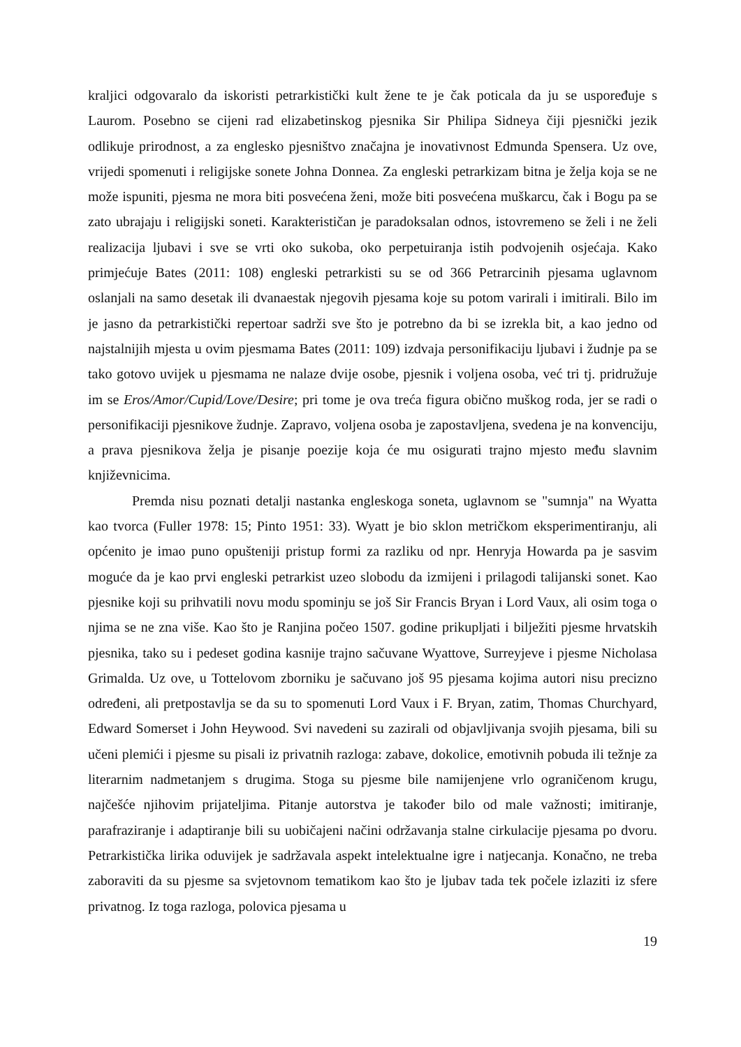kraljici odgovaralo da iskoristi petrarkistički kult žene te je čak poticala da ju se uspoređuje s Laurom. Posebno se cijeni rad elizabetinskog pjesnika Sir Philipa Sidneya čiji pjesnički jezik odlikuje prirodnost, a za englesko pjesništvo značajna je inovativnost Edmunda Spensera. Uz ove, vrijedi spomenuti i religijske sonete Johna Donnea. Za engleski petrarkizam bitna je želja koja se ne može ispuniti, pjesma ne mora biti posvećena ženi, može biti posvećena muškarcu, čak i Bogu pa se zato ubrajaju i religijski soneti. Karakterističan je paradoksalan odnos, istovremeno se želi i ne želi realizacija ljubavi i sve se vrti oko sukoba, oko perpetuiranja istih podvojenih osjećaja. Kako primjećuje Bates (2011: 108) engleski petrarkisti su se od 366 Petrarcinih pjesama uglavnom oslanjali na samo desetak ili dvanaestak njegovih pjesama koje su potom varirali i imitirali. Bilo im je jasno da petrarkistički repertoar sadrži sve što je potrebno da bi se izrekla bit, a kao jedno od najstalnijih mjesta u ovim pjesmama Bates (2011: 109) izdvaja personifikaciju ljubavi i žudnje pa se tako gotovo uvijek u pjesmama ne nalaze dvije osobe, pjesnik i voljena osoba, već tri tj. pridružuje im se Eros/Amor/Cupid/Love/Desire; pri tome je ova treća figura obično muškog roda, jer se radi o personifikaciji pjesnikove žudnje. Zapravo, voljena osoba je zapostavljena, svedena je na konvenciju, a prava pjesnikova želja je pisanje poezije koja će mu osigurati trajno mjesto među slavnim književnicima.
Premda nisu poznati detalji nastanka engleskoga soneta, uglavnom se "sumnja" na Wyatta kao tvorca (Fuller 1978: 15; Pinto 1951: 33). Wyatt je bio sklon metričkom eksperimentiranju, ali općenito je imao puno opušteniji pristup formi za razliku od npr. Henryja Howarda pa je sasvim moguće da je kao prvi engleski petrarkist uzeo slobodu da izmijeni i prilagodi talijanski sonet. Kao pjesnike koji su prihvatili novu modu spominju se još Sir Francis Bryan i Lord Vaux, ali osim toga o njima se ne zna više. Kao što je Ranjina počeo 1507. godine prikupljati i bilježiti pjesme hrvatskih pjesnika, tako su i pedeset godina kasnije trajno sačuvane Wyattove, Surreyjeve i pjesme Nicholasa Grimalda. Uz ove, u Tottelovom zborniku je sačuvano još 95 pjesama kojima autori nisu precizno određeni, ali pretpostavlja se da su to spomenuti Lord Vaux i F. Bryan, zatim, Thomas Churchyard, Edward Somerset i John Heywood. Svi navedeni su zazirali od objavljivanja svojih pjesama, bili su učeni plemići i pjesme su pisali iz privatnih razloga: zabave, dokolice, emotivnih pobuda ili težnje za literarnim nadmetanjem s drugima. Stoga su pjesme bile namijenjene vrlo ograničenom krugu, najčešće njihovim prijateljima. Pitanje autorstva je također bilo od male važnosti; imitiranje, parafraziranje i adaptiranje bili su uobičajeni načini održavanja stalne cirkulacije pjesama po dvoru. Petrarkistička lirika oduvijek je sadržavala aspekt intelektualne igre i natjecanja. Konačno, ne treba zaboraviti da su pjesme sa svjetovnom tematikom kao što je ljubav tada tek počele izlaziti iz sfere privatnog. Iz toga razloga, polovica pjesama u
19